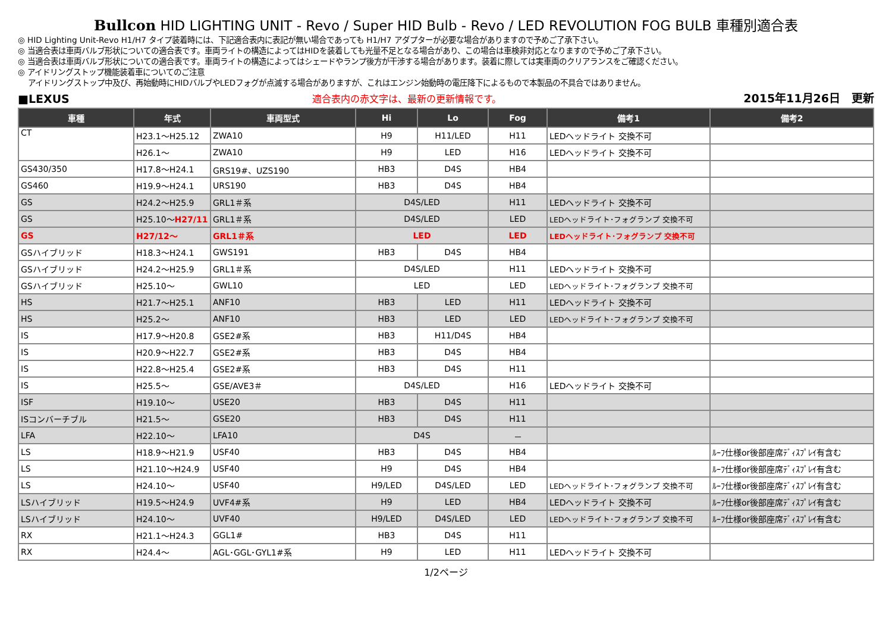Bullcon HID LIGHTING UNIT - Revo / Super HID Bulb - Revo / LED REVOLUTION FOG BULB 車種別適合表
◎ HID Lighting Unit-Revo H1/H7 タイプ装着時には、下記適合表内に表記が無い場合であっても H1/H7 アダプターが必要な場合がありますので予めご了承下さい。
◎ 当適合表は車両バルブ形状についての適合表です。車両ライトの構造によってはHIDを装着しても光量不足となる場合があり、この場合は車検非対応となりますので予めご了承下さい。
◎ 当適合表は車両バルブ形状についての適合表です。車両ライトの構造によってはシェードやランプ後方が干渉する場合があります。装着に際しては実車両のクリアランスをご確認ください。
◎ アイドリングストップ機能装着車についてのご注意
アイドリングストップ中及び、再始動時にHIDバルブやLEDフォグが点滅する場合がありますが、これはエンジン始動時の電圧降下によるもので本製品の不具合ではありません。
■LEXUS 適合表内の赤文字は、最新の更新情報です。 2015年11月26日　更新
| 車種 | 年式 | 車両型式 | Hi | Lo | Fog | 備考1 | 備考2 |
| --- | --- | --- | --- | --- | --- | --- | --- |
| CT | H23.1～H25.12 | ZWA10 | H9 | H11/LED | H11 | LEDヘッドライト 交換不可 | |
| | H26.1～ | ZWA10 | H9 | LED | H16 | LEDヘッドライト 交換不可 | |
| GS430/350 | H17.8～H24.1 | GRS19#、UZS190 | HB3 | D4S | HB4 | | |
| GS460 | H19.9～H24.1 | URS190 | HB3 | D4S | HB4 | | |
| GS | H24.2～H25.9 | GRL1＃系 | D4S/LED | | H11 | LEDヘッドライト 交換不可 | |
| GS | H25.10～ H27/11 | GRL1＃系 | D4S/LED | | LED | LEDヘッドライト･フォグランプ 交換不可 | |
| GS | H27/12～ | GRL1＃系 | LED | | LED | LEDヘッドライト･フォグランプ 交換不可 | |
| GSハイブリッド | H18.3～H24.1 | GWS191 | HB3 | D4S | HB4 | | |
| GSハイブリッド | H24.2～H25.9 | GRL1＃系 | D4S/LED | | H11 | LEDヘッドライト 交換不可 | |
| GSハイブリッド | H25.10～ | GWL10 | LED | | LED | LEDヘッドライト･フォグランプ 交換不可 | |
| HS | H21.7～H25.1 | ANF10 | HB3 | LED | H11 | LEDヘッドライト 交換不可 | |
| HS | H25.2～ | ANF10 | HB3 | LED | LED | LEDヘッドライト･フォグランプ 交換不可 | |
| IS | H17.9～H20.8 | GSE2#系 | HB3 | H11/D4S | HB4 | | |
| IS | H20.9～H22.7 | GSE2#系 | HB3 | D4S | HB4 | | |
| IS | H22.8～H25.4 | GSE2#系 | HB3 | D4S | H11 | | |
| IS | H25.5～ | GSE/AVE3＃ | D4S/LED | | H16 | LEDヘッドライト 交換不可 | |
| ISF | H19.10～ | USE20 | HB3 | D4S | H11 | | |
| ISコンバーチブル | H21.5～ | GSE20 | HB3 | D4S | H11 | | |
| LFA | H22.10～ | LFA10 | D4S | | － | | |
| LS | H18.9～H21.9 | USF40 | HB3 | D4S | HB4 | | ﾙｰﾌ仕様or後部座席ﾃﾞｨｽﾌﾟﾚｲ有含む |
| LS | H21.10～H24.9 | USF40 | H9 | D4S | HB4 | | ﾙｰﾌ仕様or後部座席ﾃﾞｨｽﾌﾟﾚｲ有含む |
| LS | H24.10～ | USF40 | H9/LED | D4S/LED | LED | LEDヘッドライト･フォグランプ 交換不可 | ﾙｰﾌ仕様or後部座席ﾃﾞｨｽﾌﾟﾚｲ有含む |
| LSハイブリッド | H19.5～H24.9 | UVF4#系 | H9 | LED | HB4 | LEDヘッドライト 交換不可 | ﾙｰﾌ仕様or後部座席ﾃﾞｨｽﾌﾟﾚｲ有含む |
| LSハイブリッド | H24.10～ | UVF40 | H9/LED | D4S/LED | LED | LEDヘッドライト･フォグランプ 交換不可 | ﾙｰﾌ仕様or後部座席ﾃﾞｨｽﾌﾟﾚｲ有含む |
| RX | H21.1～H24.3 | GGL1# | HB3 | D4S | H11 | | |
| RX | H24.4～ | AGL･GGL･GYL1#系 | H9 | LED | H11 | LEDヘッドライト 交換不可 | |
1/2ページ